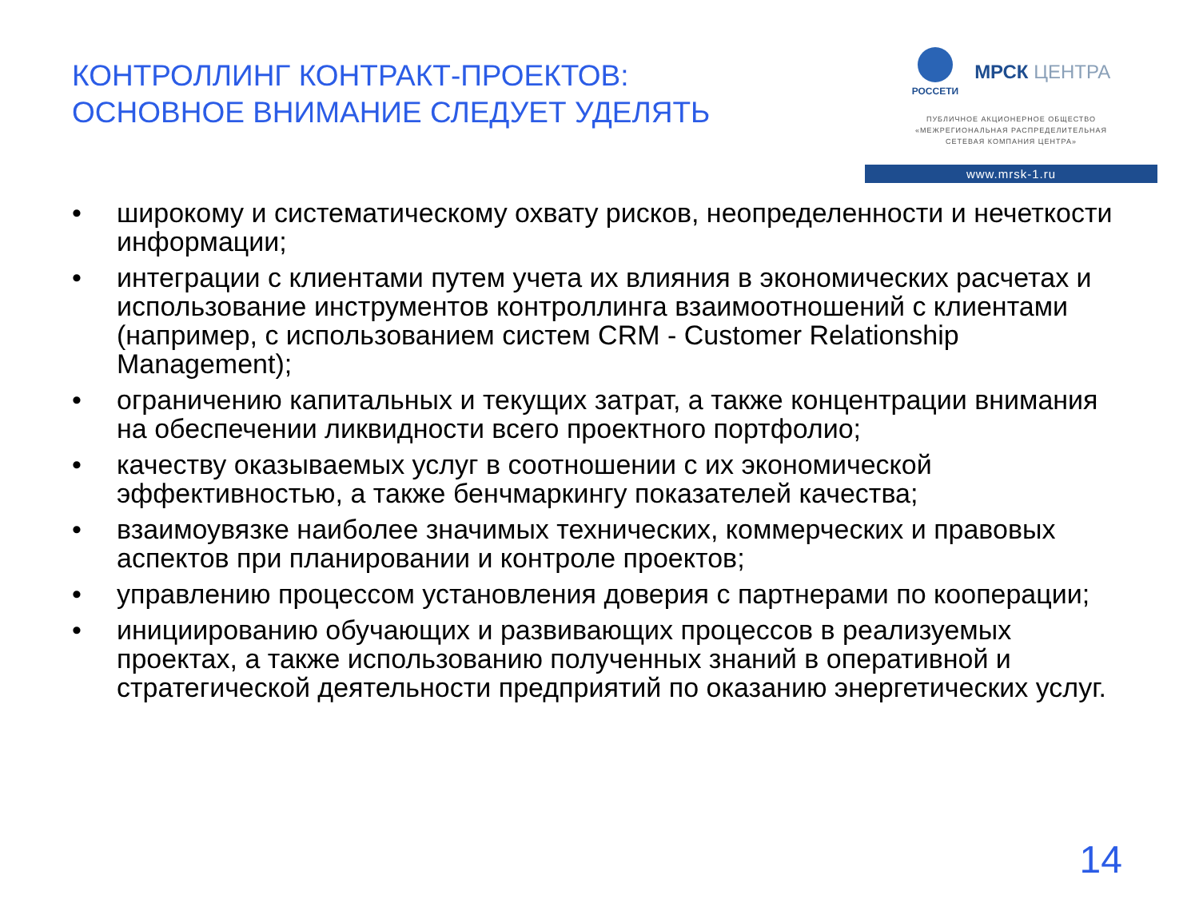КОНТРОЛЛИНГ КОНТРАКТ-ПРОЕКТОВ:
ОСНОВНОЕ ВНИМАНИЕ СЛЕДУЕТ УДЕЛЯТЬ
РОССЕТИ
МРСК ЦЕНТРА
ПУБЛИЧНОЕ АКЦИОНЕРНОЕ ОБЩЕСТВО
«МЕЖРЕГИОНАЛЬНАЯ РАСПРЕДЕЛИТЕЛЬНАЯ
СЕТЕВАЯ КОМПАНИЯ ЦЕНТРА»
www.mrsk-1.ru
• широкому и систематическому охвату рисков, неопределенности и нечеткости информации;
• интеграции с клиентами путем учета их влияния в экономических расчетах и использование инструментов контроллинга взаимоотношений с клиентами (например, с использованием систем CRM - Customer Relationship Management);
• ограничению капитальных и текущих затрат, а также концентрации внимания на обеспечении ликвидности всего проектного портфолио;
• качеству оказываемых услуг в соотношении с их экономической эффективностью, а также бенчмаркингу показателей качества;
• взаимоувязке наиболее значимых технических, коммерческих и правовых аспектов при планировании и контроле проектов;
• управлению процессом установления доверия с партнерами по кооперации;
• инициированию обучающих и развивающих процессов в реализуемых проектах, а также использованию полученных знаний в оперативной и стратегической деятельности предприятий по оказанию энергетических услуг.
14